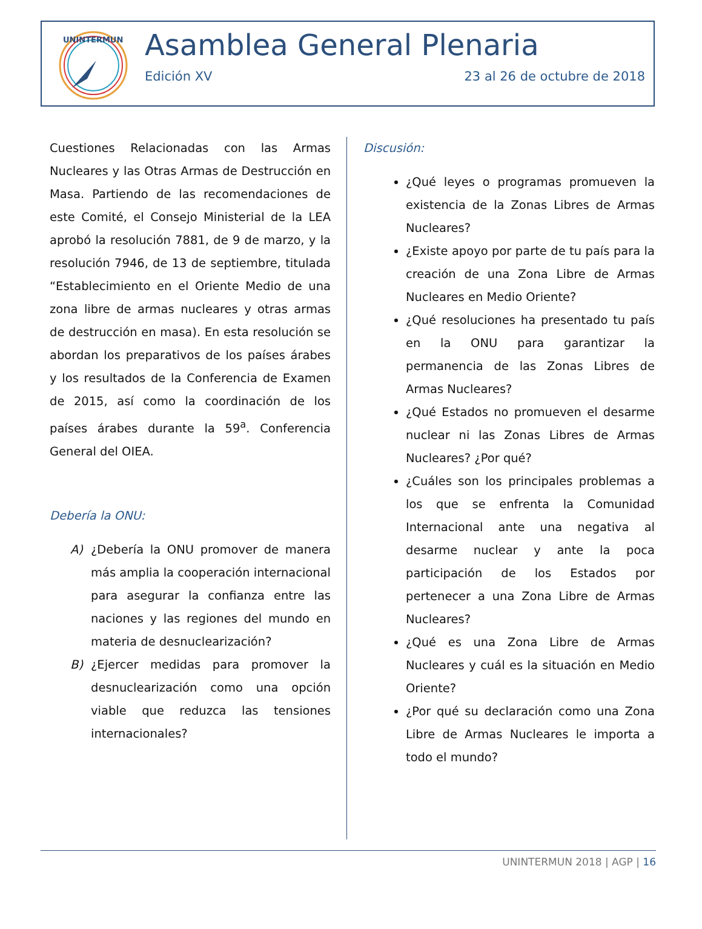UNINTERMUN
Asamblea General Plenaria
Edición XV 23 al 26 de octubre de 2018
Cuestiones Relacionadas con las Armas Nucleares y las Otras Armas de Destrucción en Masa. Partiendo de las recomendaciones de este Comité, el Consejo Ministerial de la LEA aprobó la resolución 7881, de 9 de marzo, y la resolución 7946, de 13 de septiembre, titulada “Establecimiento en el Oriente Medio de una zona libre de armas nucleares y otras armas de destrucción en masa). En esta resolución se abordan los preparativos de los países árabes y los resultados de la Conferencia de Examen de 2015, así como la coordinación de los países árabes durante la 59<sup>a</sup>. Conferencia General del OIEA.
Debería la ONU:
A) ¿Debería la ONU promover de manera más amplia la cooperación internacional para asegurar la confianza entre las naciones y las regiones del mundo en materia de desnuclearización?
B) ¿Ejercer medidas para promover la desnuclearización como una opción viable que reduzca las tensiones internacionales?
Discusión:
¿Qué leyes o programas promueven la existencia de la Zonas Libres de Armas Nucleares?
¿Existe apoyo por parte de tu país para la creación de una Zona Libre de Armas Nucleares en Medio Oriente?
¿Qué resoluciones ha presentado tu país en la ONU para garantizar la permanencia de las Zonas Libres de Armas Nucleares?
¿Qué Estados no promueven el desarme nuclear ni las Zonas Libres de Armas Nucleares? ¿Por qué?
¿Cuáles son los principales problemas a los que se enfrenta la Comunidad Internacional ante una negativa al desarme nuclear y ante la poca participación de los Estados por pertenecer a una Zona Libre de Armas Nucleares?
¿Qué es una Zona Libre de Armas Nucleares y cuál es la situación en Medio Oriente?
¿Por qué su declaración como una Zona Libre de Armas Nucleares le importa a todo el mundo?
UNINTERMUN 2018 | AGP | 16